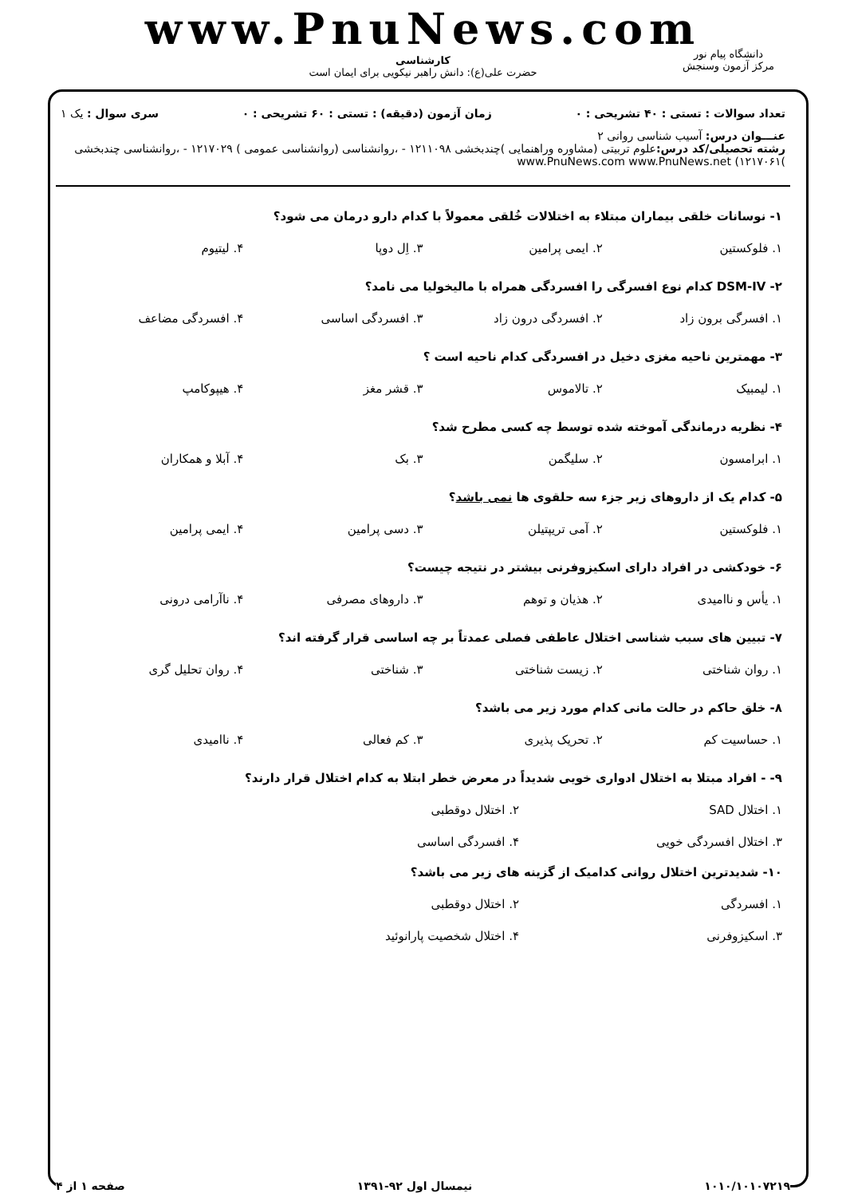www.PnuNews.com
کارشناسی
حضرت علی(ع): دانش راهبر نیکویی برای ایمان است
دانشگاه پیام نور
مرکز آزمون وسنجش
تعداد سوالات : تستی : ۴۰ تشریحی : ۰ زمان آزمون (دقیقه) : تستی : ۶۰ تشریحی : ۰ سری سوال : یک ۱
عنـــوان درس: آسیب شناسی روانی ۲
رشته تحصیلی/کد درس: علوم تربیتی (مشاوره وراهنمایی )چندبخشی ۱۲۱۱۰۹۸ - ،روانشناسی (روانشناسی عمومی ) ۱۲۱۷۰۲۹ - ،روانشناسی چندبخشی )۱۲۱۷۰۶۱) www.PnuNews.com www.PnuNews.net
۱- نوسانات خلقی بیماران مبتلاء به اختلالات خُلقی معمولاً با کدام دارو درمان می شود؟
۱. فلوکستین ۲. ایمی پرامین ۳. اِل دوپا ۴. لیتیوم
۲- DSM-IV کدام نوع افسرگی را افسردگی همراه با مالیخولیا می نامد؟
۱. افسرگی برون زاد ۲. افسردگی درون زاد ۳. افسردگی اساسی ۴. افسردگی مضاعف
۳- مهمترین ناحیه مغزی دخیل در افسردگی کدام ناحیه است ؟
۱. لیمبیک ۲. تالاموس ۳. قشر مغز ۴. هیپوکامپ
۴- نظریه درماندگی آموخته شده توسط چه کسی مطرح شد؟
۱. ابرامسون ۲. سلیگمن ۳. بک ۴. آبلا و همکاران
۵- کدام یک از داروهای زیر جزء سه حلقوی ها نمی باشد؟
۱. فلوکستین ۲. آمی تریپتیلن ۳. دسی پرامین ۴. ایمی پرامین
۶- خودکشی در افراد دارای اسکیزوفرنی بیشتر در نتیجه چیست؟
۱. یأس و ناامیدی ۲. هذیان و توهم ۳. داروهای مصرفی ۴. ناآرامی درونی
۷- تبیین های سبب شناسی اختلال عاطفی فصلی عمدتاً بر چه اساسی قرار گرفته اند؟
۱. روان شناختی ۲. زیست شناختی ۳. شناختی ۴. روان تحلیل گری
۸- خلق حاکم در حالت مانی کدام مورد زیر می باشد؟
۱. حساسیت کم ۲. تحریک پذیری ۳. کم فعالی ۴. ناامیدی
۹- - افراد مبتلا به اختلال ادواری خویی شدیداً در معرض خطر ابتلا به کدام اختلال قرار دارند؟
۱. اختلال SAD ۲. اختلال دوقطبی ۳. اختلال افسردگی خویی ۴. افسردگی اساسی
۱۰- شدیدترین اختلال روانی کدامیک از گزینه های زیر می باشد؟
۱. افسردگی ۲. اختلال دوقطبی ۳. اسکیزوفرنی ۴. اختلال شخصیت پارانوئید
۱۰۱۰/۱۰۱۰۷۲۱۹ نیمسال اول ۹۲-۱۳۹۱ صفحه ۱ از ۴